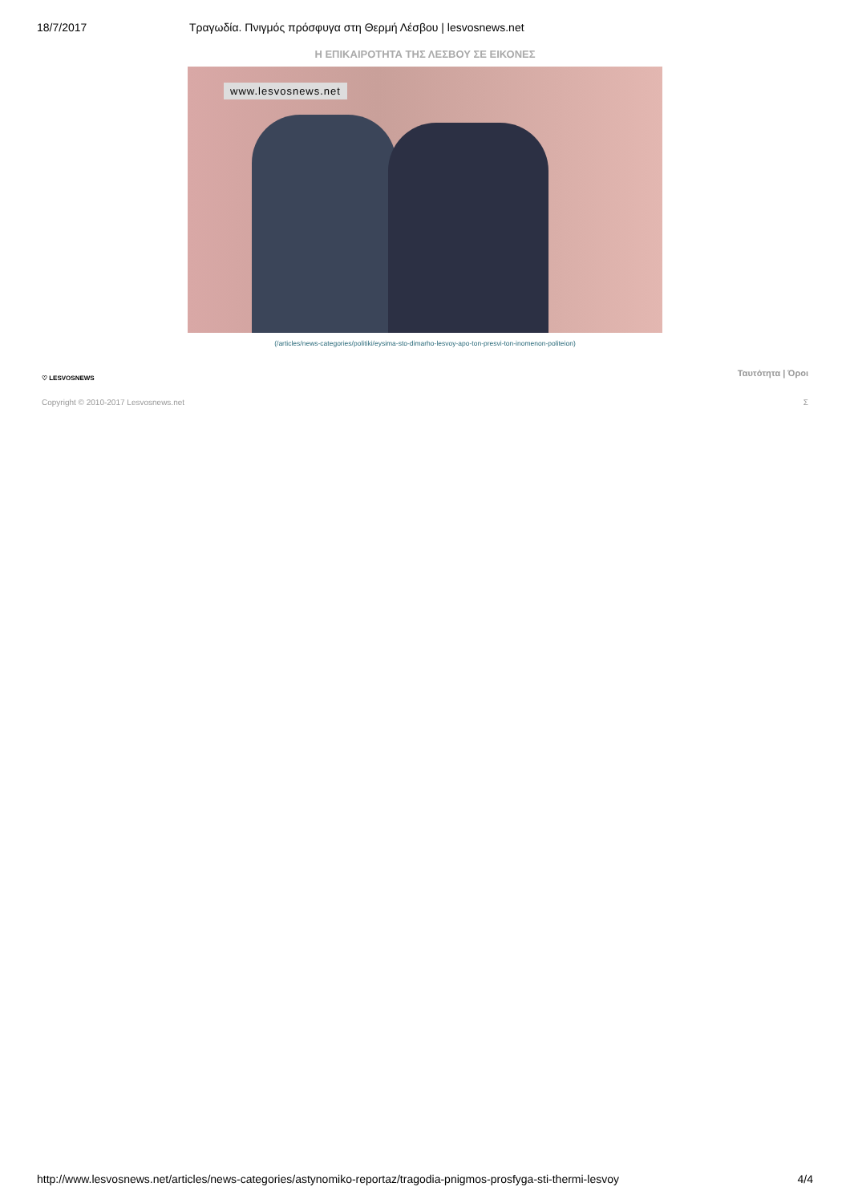18/7/2017 Τραγωδία. Πνιγμός πρόσφυγα στη Θερμή Λέσβου | lesvosnews.net
Η ΕΠΙΚΑΙΡΟΤΗΤΑ ΤΗΣ ΛΕΣΒΟΥ ΣΕ ΕΙΚΟΝΕΣ
www.lesvosnews.net
(/articles/news-categories/politiki/eysima-sto-dimarho-lesvoy-apo-ton-presvi-ton-inomenon-politeion)
♡ LESVOSNEWS
Ταυτότητα | Όροι
Copyright © 2010-2017 Lesvosnews.net Σ
http://www.lesvosnews.net/articles/news-categories/astynomiko-reportaz/tragodia-pnigmos-prosfyga-sti-thermi-lesvoy 4/4